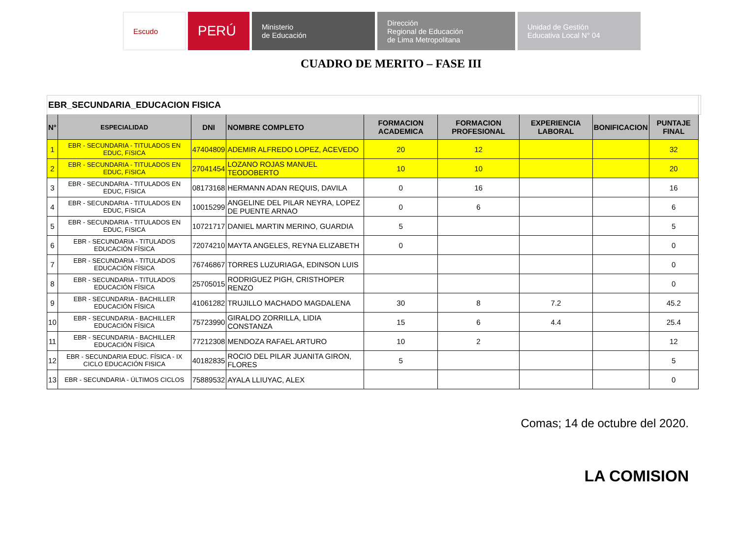Escudo PERÚ Ministerio
de Educación
Dirección
Regional de Educación
de Lima Metropolitana
Unidad de Gestión
Educativa Local N° 04
CUADRO DE MERITO – FASE III
| EBR_SECUNDARIA_EDUCACION FISICA | | | | | | | | | |
| N° | ESPECIALIDAD | DNI | NOMBRE COMPLETO | FORMACION ACADEMICA | FORMACION PROFESIONAL | EXPERIENCIA LABORAL | BONIFICACION | PUNTAJE FINAL | |
| 1 | EBR - SECUNDARIA - TITULADOS EN EDUC, FíSICA | 47404809 | ADEMIR ALFREDO LOPEZ, ACEVEDO | 20 | 12 | | | 32 | |
| 2 | EBR - SECUNDARIA - TITULADOS EN EDUC, FíSICA | 27041454 | LOZANO ROJAS MANUEL TEODOBERTO | 10 | 10 | | | 20 | |
| 3 | EBR - SECUNDARIA - TITULADOS EN EDUC, FíSICA | 08173168 | HERMANN ADAN REQUIS, DAVILA | 0 | 16 | | | 16 | |
| 4 | EBR - SECUNDARIA - TITULADOS EN EDUC, FíSICA | 10015299 | ANGELINE DEL PILAR NEYRA, LOPEZ DE PUENTE ARNAO | 0 | 6 | | | 6 | |
| 5 | EBR - SECUNDARIA - TITULADOS EN EDUC, FíSICA | 10721717 | DANIEL MARTIN MERINO, GUARDIA | 5 | | | | 5 | |
| 6 | EBR - SECUNDARIA - TITULADOS EDUCACIÓN FÍSICA | 72074210 | MAYTA ANGELES, REYNA ELIZABETH | 0 | | | | 0 | |
| 7 | EBR - SECUNDARIA - TITULADOS EDUCACIÓN FÍSICA | 76746867 | TORRES LUZURIAGA, EDINSON LUIS | | | | | 0 | |
| 8 | EBR - SECUNDARIA - TITULADOS EDUCACIÓN FÍSICA | 25705015 | RODRIGUEZ PIGH, CRISTHOPER RENZO | | | | | 0 | |
| 9 | EBR - SECUNDARIA - BACHILLER EDUCACIÓN FÍSICA | 41061282 | TRUJILLO MACHADO MAGDALENA | 30 | 8 | 7.2 | | 45.2 | |
| 10 | EBR - SECUNDARIA - BACHILLER EDUCACIÓN FÍSICA | 75723990 | GIRALDO ZORRILLA, LIDIA CONSTANZA | 15 | 6 | 4.4 | | 25.4 | |
| 11 | EBR - SECUNDARIA - BACHILLER EDUCACIÓN FÍSICA | 77212308 | MENDOZA RAFAEL ARTURO | 10 | 2 | | | 12 | |
| 12 | EBR - SECUNDARIA EDUC. FÍSICA - IX CICLO EDUCACIÓN FISICA | 40182835 | ROCIO DEL PILAR JUANITA GIRON, FLORES | 5 | | | | 5 | |
| 13 | EBR - SECUNDARIA - ÚLTIMOS CICLOS | 75889532 | AYALA LLIUYAC, ALEX | | | | | 0 | |
Comas; 14 de octubre del 2020.
LA COMISION